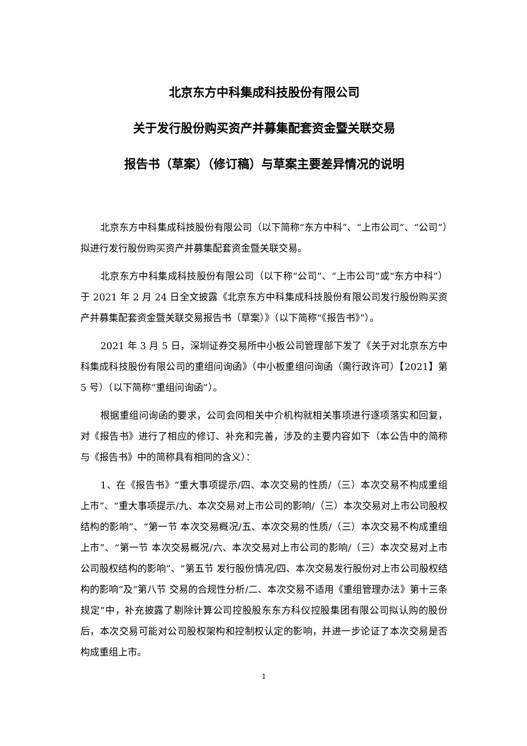北京东方中科集成科技股份有限公司
关于发行股份购买资产并募集配套资金暨关联交易
报告书（草案）（修订稿）与草案主要差异情况的说明
北京东方中科集成科技股份有限公司（以下简称“东方中科”、“上市公司”、“公司”）拟进行发行股份购买资产并募集配套资金暨关联交易。
北京东方中科集成科技股份有限公司（以下称“公司”、“上市公司”或“东方中科”）于 2021 年 2 月 24 日全文披露《北京东方中科集成科技股份有限公司发行股份购买资产并募集配套资金暨关联交易报告书（草案）》（以下简称“《报告书》”）。
2021 年 3 月 5 日，深圳证券交易所中小板公司管理部下发了《关于对北京东方中科集成科技股份有限公司的重组问询函》（中小板重组问询函（需行政许可）【2021】第 5 号）（以下简称“重组问询函”）。
根据重组问询函的要求，公司会同相关中介机构就相关事项进行逐项落实和回复，对《报告书》进行了相应的修订、补充和完善，涉及的主要内容如下（本公告中的简称与《报告书》中的简称具有相同的含义）：
1、在《报告书》“重大事项提示/四、本次交易的性质/（三）本次交易不构成重组上市”、“重大事项提示/九、本次交易对上市公司的影响/（三）本次交易对上市公司股权结构的影响”、“第一节 本次交易概况/五、本次交易的性质/（三）本次交易不构成重组上市”、“第一节 本次交易概况/六、本次交易对上市公司的影响/（三）本次交易对上市公司股权结构的影响”、“第五节 发行股份情况/四、本次交易发行股份对上市公司股权结构的影响”及“第八节 交易的合规性分析/二、本次交易不适用《重组管理办法》第十三条规定”中，补充披露了剔除计算公司控股股东东方科仪控股集团有限公司拟认购的股份后，本次交易可能对公司股权架构和控制权认定的影响，并进一步论证了本次交易是否构成重组上市。
1